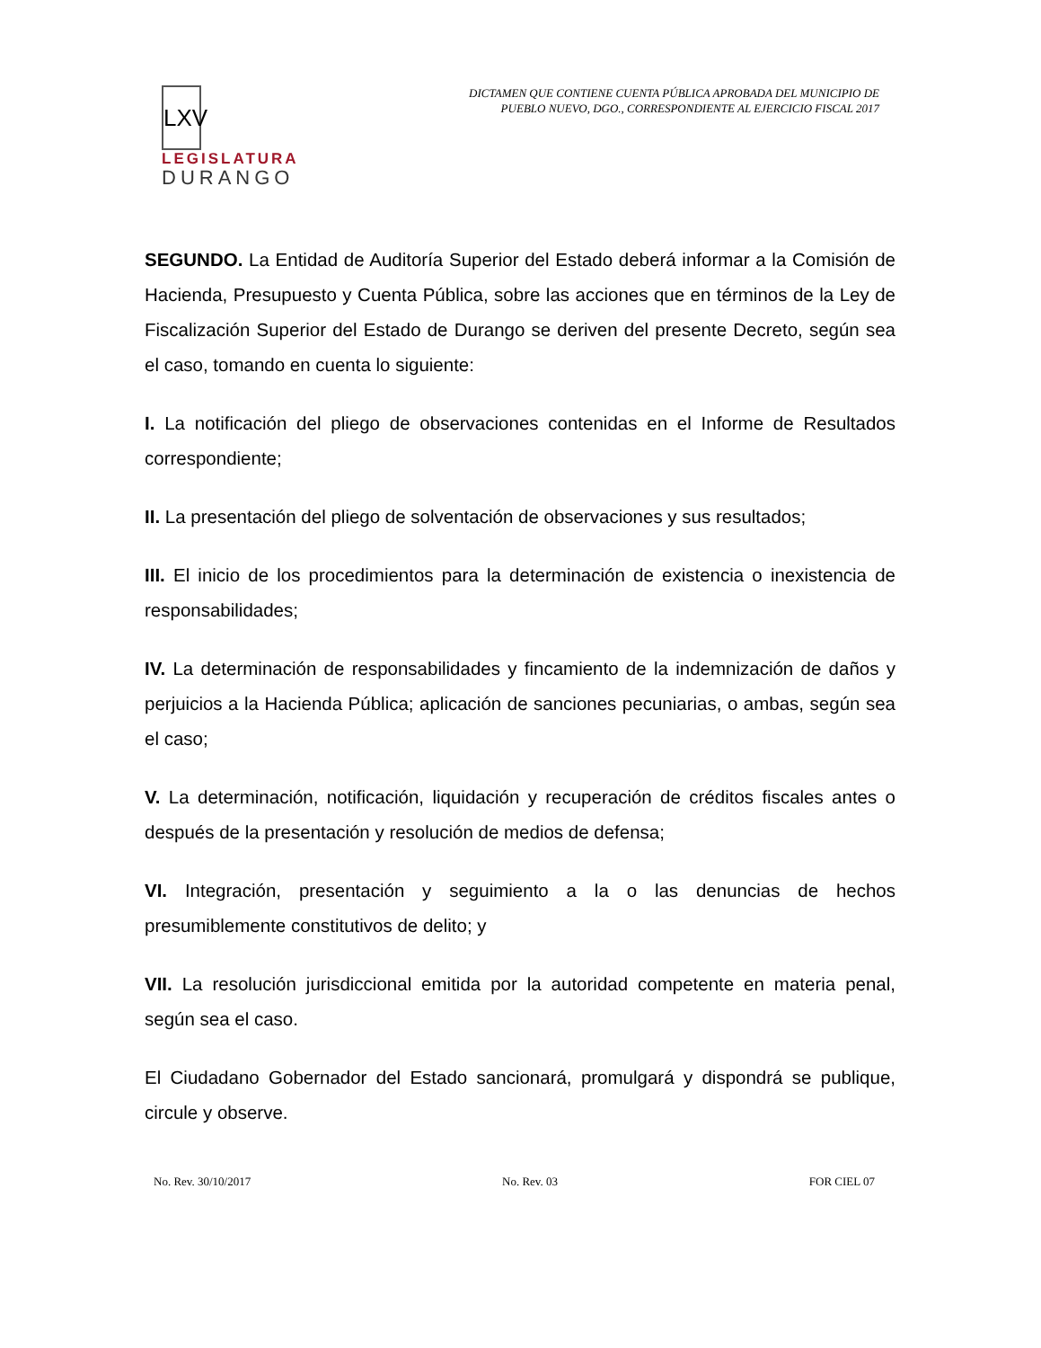LXV
LEGISLATURA
DURANGO
DICTAMEN QUE CONTIENE CUENTA PÚBLICA APROBADA DEL MUNICIPIO DE
PUEBLO NUEVO, DGO., CORRESPONDIENTE AL EJERCICIO FISCAL 2017
SEGUNDO. La Entidad de Auditoría Superior del Estado deberá informar a la Comisión de Hacienda, Presupuesto y Cuenta Pública, sobre las acciones que en términos de la Ley de Fiscalización Superior del Estado de Durango se deriven del presente Decreto, según sea el caso, tomando en cuenta lo siguiente:
I. La notificación del pliego de observaciones contenidas en el Informe de Resultados correspondiente;
II. La presentación del pliego de solventación de observaciones y sus resultados;
III. El inicio de los procedimientos para la determinación de existencia o inexistencia de responsabilidades;
IV. La determinación de responsabilidades y fincamiento de la indemnización de daños y perjuicios a la Hacienda Pública; aplicación de sanciones pecuniarias, o ambas, según sea el caso;
V. La determinación, notificación, liquidación y recuperación de créditos fiscales antes o después de la presentación y resolución de medios de defensa;
VI. Integración, presentación y seguimiento a la o las denuncias de hechos presumiblemente constitutivos de delito; y
VII. La resolución jurisdiccional emitida por la autoridad competente en materia penal, según sea el caso.
El Ciudadano Gobernador del Estado sancionará, promulgará y dispondrá se publique, circule y observe.
No. Rev. 30/10/2017 No. Rev. 03 FOR CIEL 07